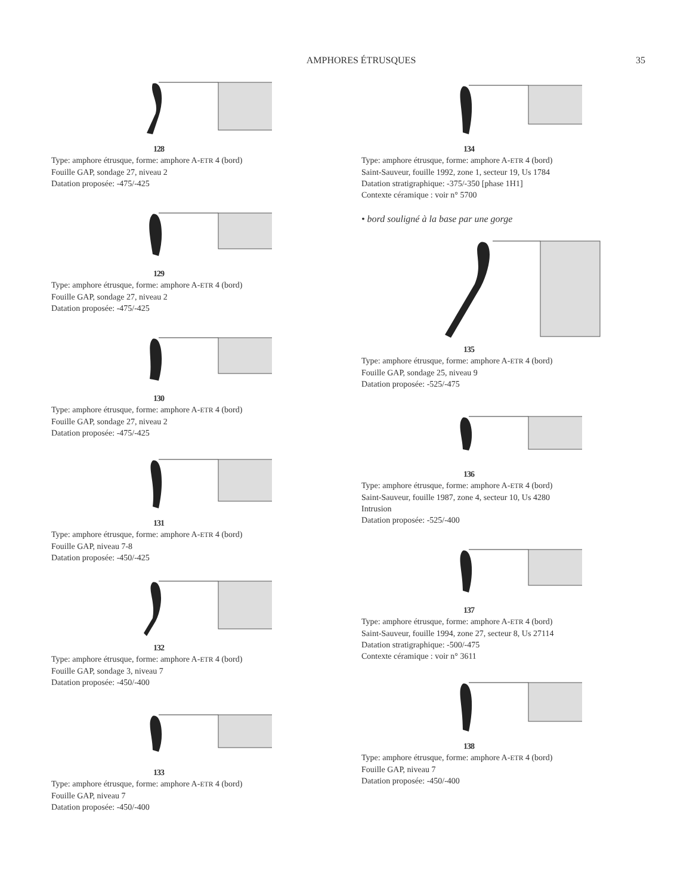AMPHORES ÉTRUSQUES 35
128
Type: amphore étrusque, forme: amphore A-ETR 4 (bord)
Fouille GAP, sondage 27, niveau 2
Datation proposée: -475/-425
129
Type: amphore étrusque, forme: amphore A-ETR 4 (bord)
Fouille GAP, sondage 27, niveau 2
Datation proposée: -475/-425
130
Type: amphore étrusque, forme: amphore A-ETR 4 (bord)
Fouille GAP, sondage 27, niveau 2
Datation proposée: -475/-425
131
Type: amphore étrusque, forme: amphore A-ETR 4 (bord)
Fouille GAP, niveau 7-8
Datation proposée: -450/-425
132
Type: amphore étrusque, forme: amphore A-ETR 4 (bord)
Fouille GAP, sondage 3, niveau 7
Datation proposée: -450/-400
133
Type: amphore étrusque, forme: amphore A-ETR 4 (bord)
Fouille GAP, niveau 7
Datation proposée: -450/-400
134
Type: amphore étrusque, forme: amphore A-ETR 4 (bord)
Saint-Sauveur, fouille 1992, zone 1, secteur 19, Us 1784
Datation stratigraphique: -375/-350 [phase 1H1]
Contexte céramique : voir n° 5700
• bord souligné à la base par une gorge
135
Type: amphore étrusque, forme: amphore A-ETR 4 (bord)
Fouille GAP, sondage 25, niveau 9
Datation proposée: -525/-475
136
Type: amphore étrusque, forme: amphore A-ETR 4 (bord)
Saint-Sauveur, fouille 1987, zone 4, secteur 10, Us 4280
Intrusion
Datation proposée: -525/-400
137
Type: amphore étrusque, forme: amphore A-ETR 4 (bord)
Saint-Sauveur, fouille 1994, zone 27, secteur 8, Us 27114
Datation stratigraphique: -500/-475
Contexte céramique : voir n° 3611
138
Type: amphore étrusque, forme: amphore A-ETR 4 (bord)
Fouille GAP, niveau 7
Datation proposée: -450/-400